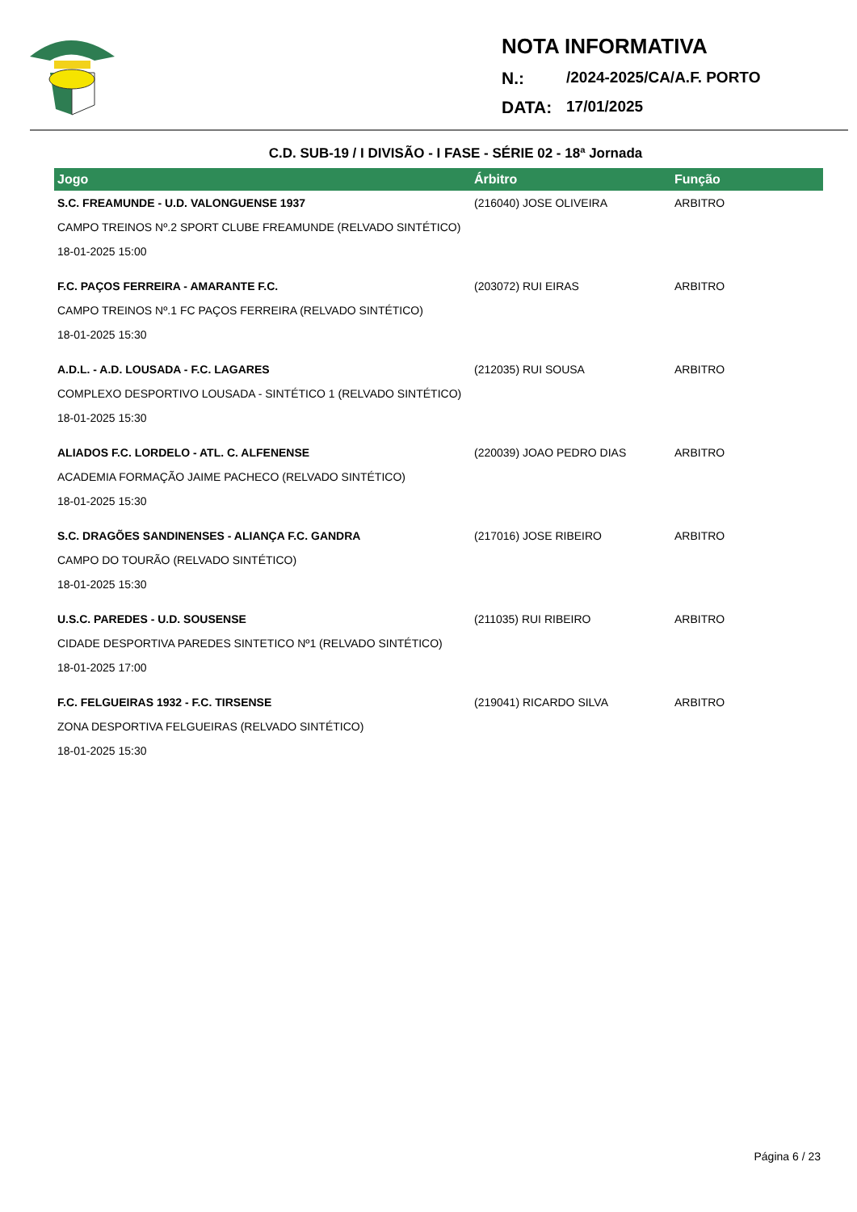NOTA INFORMATIVA
N.: /2024-2025/CA/A.F. PORTO
DATA: 17/01/2025
C.D. SUB-19 / I DIVISÃO - I FASE - SÉRIE 02 - 18ª Jornada
| Jogo | Árbitro | Função |
| --- | --- | --- |
| S.C. FREAMUNDE - U.D. VALONGUENSE 1937 | (216040) JOSE OLIVEIRA | ARBITRO |
| CAMPO TREINOS Nº.2 SPORT CLUBE FREAMUNDE (RELVADO SINTÉTICO) | | |
| 18-01-2025 15:00 | | |
| F.C. PAÇOS FERREIRA - AMARANTE F.C. | (203072) RUI EIRAS | ARBITRO |
| CAMPO TREINOS Nº.1 FC PAÇOS FERREIRA (RELVADO SINTÉTICO) | | |
| 18-01-2025 15:30 | | |
| A.D.L. - A.D. LOUSADA - F.C. LAGARES | (212035) RUI SOUSA | ARBITRO |
| COMPLEXO DESPORTIVO LOUSADA - SINTÉTICO 1 (RELVADO SINTÉTICO) | | |
| 18-01-2025 15:30 | | |
| ALIADOS F.C. LORDELO - ATL. C. ALFENENSE | (220039) JOAO PEDRO DIAS | ARBITRO |
| ACADEMIA FORMAÇÃO JAIME PACHECO (RELVADO SINTÉTICO) | | |
| 18-01-2025 15:30 | | |
| S.C. DRAGÕES SANDINENSES - ALIANÇA F.C. GANDRA | (217016) JOSE RIBEIRO | ARBITRO |
| CAMPO DO TOURÃO (RELVADO SINTÉTICO) | | |
| 18-01-2025 15:30 | | |
| U.S.C. PAREDES - U.D. SOUSENSE | (211035) RUI RIBEIRO | ARBITRO |
| CIDADE DESPORTIVA PAREDES SINTETICO Nº1 (RELVADO SINTÉTICO) | | |
| 18-01-2025 17:00 | | |
| F.C. FELGUEIRAS 1932 - F.C. TIRSENSE | (219041) RICARDO SILVA | ARBITRO |
| ZONA DESPORTIVA FELGUEIRAS (RELVADO SINTÉTICO) | | |
| 18-01-2025 15:30 | | |
Página 6 / 23